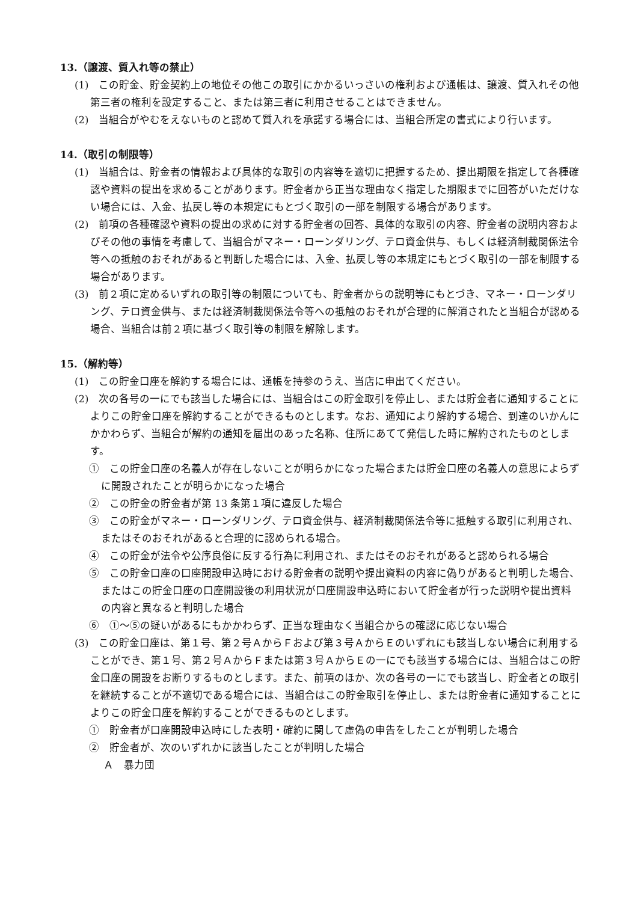13.（譲渡、質入れ等の禁止）
(1)　この貯金、貯金契約上の地位その他この取引にかかるいっさいの権利および通帳は、譲渡、質入れその他第三者の権利を設定すること、または第三者に利用させることはできません。
(2)　当組合がやむをえないものと認めて質入れを承諾する場合には、当組合所定の書式により行います。
14.（取引の制限等）
(1)　当組合は、貯金者の情報および具体的な取引の内容等を適切に把握するため、提出期限を指定して各種確認や資料の提出を求めることがあります。貯金者から正当な理由なく指定した期限までに回答がいただけない場合には、入金、払戻し等の本規定にもとづく取引の一部を制限する場合があります。
(2)　前項の各種確認や資料の提出の求めに対する貯金者の回答、具体的な取引の内容、貯金者の説明内容およびその他の事情を考慮して、当組合がマネー・ローンダリング、テロ資金供与、もしくは経済制裁関係法令等への抵触のおそれがあると判断した場合には、入金、払戻し等の本規定にもとづく取引の一部を制限する場合があります。
(3)　前２項に定めるいずれの取引等の制限についても、貯金者からの説明等にもとづき、マネー・ローンダリング、テロ資金供与、または経済制裁関係法令等への抵触のおそれが合理的に解消されたと当組合が認める場合、当組合は前２項に基づく取引等の制限を解除します。
15.（解約等）
(1)　この貯金口座を解約する場合には、通帳を持参のうえ、当店に申出てください。
(2)　次の各号の一にでも該当した場合には、当組合はこの貯金取引を停止し、または貯金者に通知することによりこの貯金口座を解約することができるものとします。なお、通知により解約する場合、到達のいかんにかかわらず、当組合が解約の通知を届出のあった名称、住所にあてて発信した時に解約されたものとします。
①　この貯金口座の名義人が存在しないことが明らかになった場合または貯金口座の名義人の意思によらずに開設されたことが明らかになった場合
②　この貯金の貯金者が第 13 条第１項に違反した場合
③　この貯金がマネー・ローンダリング、テロ資金供与、経済制裁関係法令等に抵触する取引に利用され、またはそのおそれがあると合理的に認められる場合。
④　この貯金が法令や公序良俗に反する行為に利用され、またはそのおそれがあると認められる場合
⑤　この貯金口座の口座開設申込時における貯金者の説明や提出資料の内容に偽りがあると判明した場合、またはこの貯金口座の口座開設後の利用状況が口座開設申込時において貯金者が行った説明や提出資料の内容と異なると判明した場合
⑥　①～⑤の疑いがあるにもかかわらず、正当な理由なく当組合からの確認に応じない場合
(3)　この貯金口座は、第１号、第２号ＡからＦおよび第３号ＡからＥのいずれにも該当しない場合に利用することができ、第１号、第２号ＡからＦまたは第３号ＡからＥの一にでも該当する場合には、当組合はこの貯金口座の開設をお断りするものとします。また、前項のほか、次の各号の一にでも該当し、貯金者との取引を継続することが不適切である場合には、当組合はこの貯金取引を停止し、または貯金者に通知することによりこの貯金口座を解約することができるものとします。
①　貯金者が口座開設申込時にした表明・確約に関して虚偽の申告をしたことが判明した場合
②　貯金者が、次のいずれかに該当したことが判明した場合
Ａ　暴力団